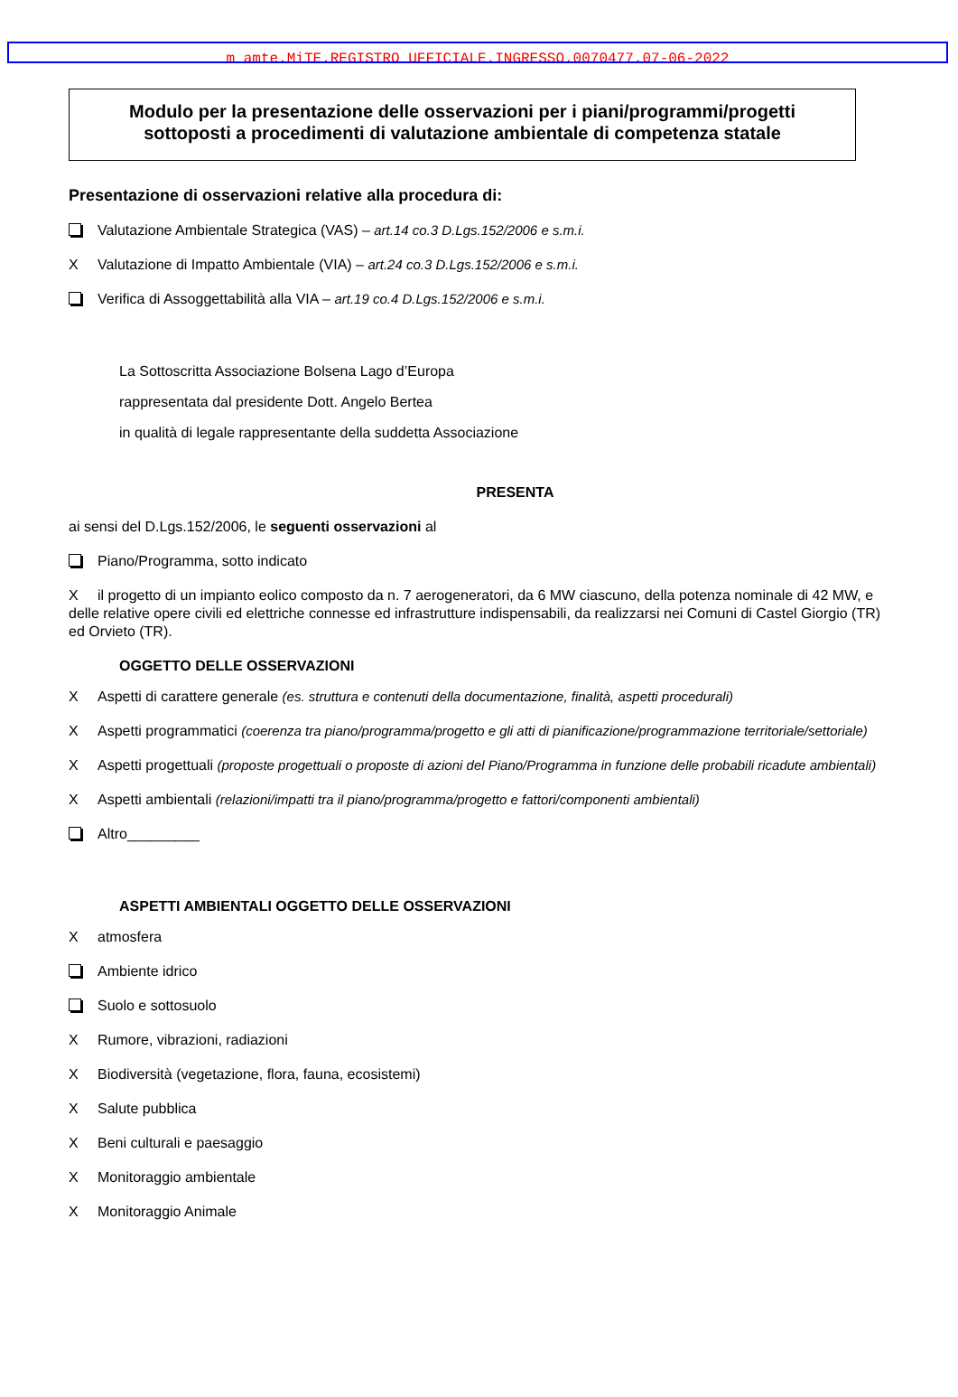m_amte.MiTE.REGISTRO UFFICIALE.INGRESSO.0070477.07-06-2022
Modulo per la presentazione delle osservazioni per i piani/programmi/progetti
sottoposti a procedimenti di valutazione ambientale di competenza statale
Presentazione di osservazioni relative alla procedura di:
Valutazione Ambientale Strategica (VAS) – art.14 co.3 D.Lgs.152/2006 e s.m.i.
X Valutazione di Impatto Ambientale (VIA) – art.24 co.3 D.Lgs.152/2006 e s.m.i.
Verifica di Assoggettabilità alla VIA – art.19 co.4 D.Lgs.152/2006 e s.m.i.
La Sottoscritta Associazione Bolsena Lago d’Europa
rappresentata dal presidente Dott. Angelo Bertea
in qualità di legale rappresentante della suddetta Associazione
PRESENTA
ai sensi del D.Lgs.152/2006, le seguenti osservazioni al
Piano/Programma, sotto indicato
Xil progetto di un impianto eolico composto da n. 7 aerogeneratori, da 6 MW ciascuno, della potenza nominale di 42 MW, e delle relative opere civili ed elettriche connesse ed infrastrutture indispensabili, da realizzarsi nei Comuni di Castel Giorgio (TR) ed Orvieto (TR).
OGGETTO DELLE OSSERVAZIONI
X Aspetti di carattere generale (es. struttura e contenuti della documentazione, finalità, aspetti procedurali)
X Aspetti programmatici (coerenza tra piano/programma/progetto e gli atti di pianificazione/programmazione territoriale/settoriale)
X Aspetti progettuali (proposte progettuali o proposte di azioni del Piano/Programma in funzione delle probabili ricadute ambientali)
X Aspetti ambientali (relazioni/impatti tra il piano/programma/progetto e fattori/componenti ambientali)
Altro_________
ASPETTI AMBIENTALI OGGETTO DELLE OSSERVAZIONI
Xatmosfera
Ambiente idrico
Suolo e sottosuolo
X Rumore, vibrazioni, radiazioni
X Biodiversità (vegetazione, flora, fauna, ecosistemi)
X Salute pubblica
X Beni culturali e paesaggio
X Monitoraggio ambientale
X Monitoraggio Animale